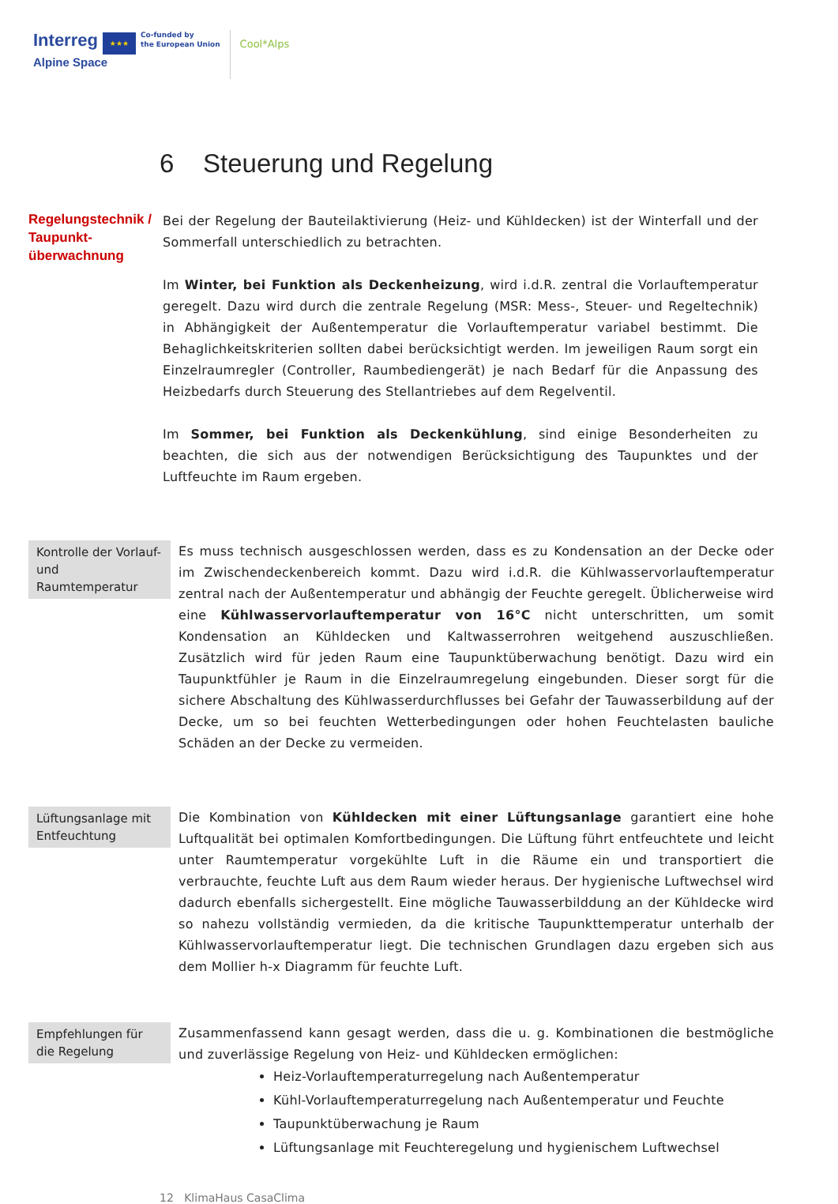Interreg ★★★
Alpine Space
Co-funded by
the European Union
Cool*Alps
6 Steuerung und Regelung
Regelungstechnik / Taupunkt-überwachnung
Bei der Regelung der Bauteilaktivierung (Heiz- und Kühldecken) ist der Winterfall und der Sommerfall unterschiedlich zu betrachten.
Im Winter, bei Funktion als Deckenheizung, wird i.d.R. zentral die Vorlauftemperatur geregelt. Dazu wird durch die zentrale Regelung (MSR: Mess-, Steuer- und Regeltechnik) in Abhängigkeit der Außentemperatur die Vorlauftemperatur variabel bestimmt. Die Behaglichkeitskriterien sollten dabei berücksichtigt werden. Im jeweiligen Raum sorgt ein Einzelraumregler (Controller, Raumbediengerät) je nach Bedarf für die Anpassung des Heizbedarfs durch Steuerung des Stellantriebes auf dem Regelventil.
Im Sommer, bei Funktion als Deckenkühlung, sind einige Besonderheiten zu beachten, die sich aus der notwendigen Berücksichtigung des Taupunktes und der Luftfeuchte im Raum ergeben.
Kontrolle der Vorlauf- und Raumtemperatur
Es muss technisch ausgeschlossen werden, dass es zu Kondensation an der Decke oder im Zwischendeckenbereich kommt. Dazu wird i.d.R. die Kühlwasservorlauftemperatur zentral nach der Außentemperatur und abhängig der Feuchte geregelt. Üblicherweise wird eine Kühlwasservorlauftemperatur von 16°C nicht unterschritten, um somit Kondensation an Kühldecken und Kaltwasserrohren weitgehend auszuschließen. Zusätzlich wird für jeden Raum eine Taupunktüberwachung benötigt. Dazu wird ein Taupunktfühler je Raum in die Einzelraumregelung eingebunden. Dieser sorgt für die sichere Abschaltung des Kühlwasserdurchflusses bei Gefahr der Tauwasserbildung auf der Decke, um so bei feuchten Wetterbedingungen oder hohen Feuchtelasten bauliche Schäden an der Decke zu vermeiden.
Lüftungsanlage mit Entfeuchtung
Die Kombination von Kühldecken mit einer Lüftungsanlage garantiert eine hohe Luftqualität bei optimalen Komfortbedingungen. Die Lüftung führt entfeuchtete und leicht unter Raumtemperatur vorgekühlte Luft in die Räume ein und transportiert die verbrauchte, feuchte Luft aus dem Raum wieder heraus. Der hygienische Luftwechsel wird dadurch ebenfalls sichergestellt. Eine mögliche Tauwasserbilddung an der Kühldecke wird so nahezu vollständig vermieden, da die kritische Taupunkttemperatur unterhalb der Kühlwasservorlauftemperatur liegt. Die technischen Grundlagen dazu ergeben sich aus dem Mollier h-x Diagramm für feuchte Luft.
Empfehlungen für die Regelung
Zusammenfassend kann gesagt werden, dass die u. g. Kombinationen die bestmögliche und zuverlässige Regelung von Heiz- und Kühldecken ermöglichen:
Heiz-Vorlauftemperaturregelung nach Außentemperatur
Kühl-Vorlauftemperaturregelung nach Außentemperatur und Feuchte
Taupunktüberwachung je Raum
Lüftungsanlage mit Feuchteregelung und hygienischem Luftwechsel
12 KlimaHaus CasaClima